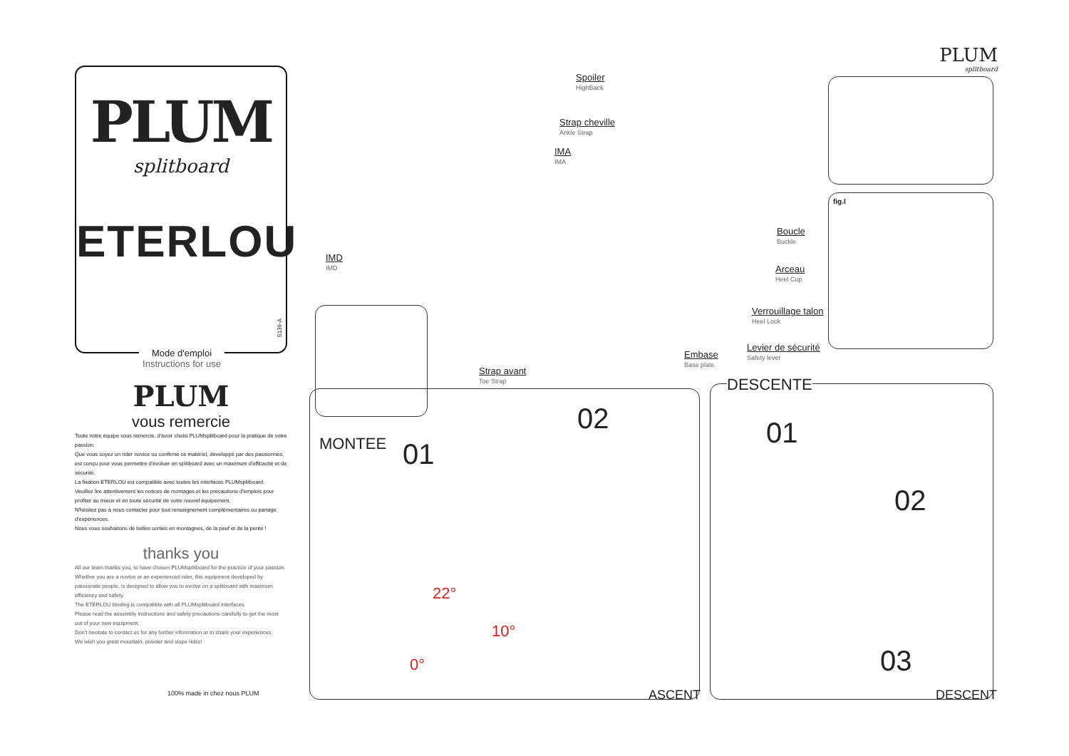PLUM
splitboard
ETERLOU
S139-A
Mode d'emploi
Instructions for use
PLUM
vous remercie
Toute notre équipe vous remercie, d'avoir choisi PLUMsplitboard pour la pratique de votre passion.
Que vous soyez un rider novice ou confirmé ce matériel, développé par des passionnés, est conçu pour vous permettre d'évoluer en splitboard avec un maximum d'efficacité et de sécurité.
La fixation ETERLOU est compatible avec toutes les interfaces PLUMsplitboard.
Veuillez lire attentivement les notices de montages et les précautions d'emplois pour profiter au mieux et en toute sécurité de votre nouvel équipement.
N'hésitez pas à nous contacter pour tout renseignement complémentaires ou partage d'expériences.
Nous vous souhaitons de belles sorties en montagnes, de la peuf et de la pente !
thanks you
All our team thanks you, to have chosen PLUMsplitboard for the practice of your passion.
Whether you are a novice or an experienced rider, this equipment developed by passionate people, is designed to allow you to evolve on a splitboard with maximum efficiency and safety.
The ETERLOU binding is compatible with all PLUMsplitboard interfaces.
Please read the assembly instructions and safety precautions carefully to get the most out of your new equipment.
Don't hesitate to contact us for any further information or to share your experiences.
We wish you great mountain, powder and slope rides!
100% made in chez nous PLUM
Spoiler
HighBack
Strap cheville
Ankle Strap
IMA
IMA
IMD
IMD
Boucle
Buckle
Arceau
Heel Cup
Verrouillage talon
Heel Lock
Levier de sécurité
Safety lever
Embase
Base plate
Strap avant
Toe Strap
PLUM
splitboard
fig.I
MONTEE 01
02
22°
10°
0°
ASCENT
DESCENTE
01
02
03
DESCENT